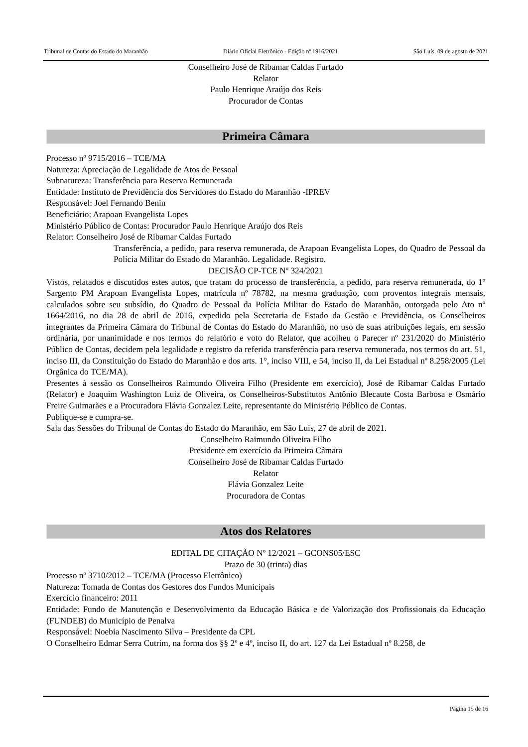Tribunal de Contas do Estado do Maranhão Diário Oficial Eletrônico - Edição nº 1916/2021 São Luís, 09 de agosto de 2021
Conselheiro José de Ribamar Caldas Furtado
Relator
Paulo Henrique Araújo dos Reis
Procurador de Contas
Primeira Câmara
Processo nº 9715/2016 – TCE/MA
Natureza: Apreciação de Legalidade de Atos de Pessoal
Subnatureza: Transferência para Reserva Remunerada
Entidade: Instituto de Previdência dos Servidores do Estado do Maranhão -IPREV
Responsável: Joel Fernando Benin
Beneficiário: Arapoan Evangelista Lopes
Ministério Público de Contas: Procurador Paulo Henrique Araújo dos Reis
Relator: Conselheiro José de Ribamar Caldas Furtado
Transferência, a pedido, para reserva remunerada, de Arapoan Evangelista Lopes, do Quadro de Pessoal da Polícia Militar do Estado do Maranhão. Legalidade. Registro.
DECISÃO CP-TCE Nº 324/2021
Vistos, relatados e discutidos estes autos, que tratam do processo de transferência, a pedido, para reserva remunerada, do 1º Sargento PM Arapoan Evangelista Lopes, matrícula nº 78782, na mesma graduação, com proventos integrais mensais, calculados sobre seu subsídio, do Quadro de Pessoal da Polícia Militar do Estado do Maranhão, outorgada pelo Ato nº 1664/2016, no dia 28 de abril de 2016, expedido pela Secretaria de Estado da Gestão e Previdência, os Conselheiros integrantes da Primeira Câmara do Tribunal de Contas do Estado do Maranhão, no uso de suas atribuições legais, em sessão ordinária, por unanimidade e nos termos do relatório e voto do Relator, que acolheu o Parecer nº 231/2020 do Ministério Público de Contas, decidem pela legalidade e registro da referida transferência para reserva remunerada, nos termos do art. 51, inciso III, da Constituição do Estado do Maranhão e dos arts. 1°, inciso VIII, e 54, inciso II, da Lei Estadual nº 8.258/2005 (Lei Orgânica do TCE/MA).
Presentes à sessão os Conselheiros Raimundo Oliveira Filho (Presidente em exercício), José de Ribamar Caldas Furtado (Relator) e Joaquim Washington Luiz de Oliveira, os Conselheiros-Substitutos Antônio Blecaute Costa Barbosa e Osmário Freire Guimarães e a Procuradora Flávia Gonzalez Leite, representante do Ministério Público de Contas.
Publique-se e cumpra-se.
Sala das Sessões do Tribunal de Contas do Estado do Maranhão, em São Luís, 27 de abril de 2021.
Conselheiro Raimundo Oliveira Filho
Presidente em exercício da Primeira Câmara
Conselheiro José de Ribamar Caldas Furtado
Relator
Flávia Gonzalez Leite
Procuradora de Contas
Atos dos Relatores
EDITAL DE CITAÇÃO Nº 12/2021 – GCONS05/ESC
Prazo de 30 (trinta) dias
Processo nº 3710/2012 – TCE/MA (Processo Eletrônico)
Natureza: Tomada de Contas dos Gestores dos Fundos Municipais
Exercício financeiro: 2011
Entidade: Fundo de Manutenção e Desenvolvimento da Educação Básica e de Valorização dos Profissionais da Educação (FUNDEB) do Município de Penalva
Responsável: Noebia Nascimento Silva – Presidente da CPL
O Conselheiro Edmar Serra Cutrim, na forma dos §§ 2º e 4º, inciso II, do art. 127 da Lei Estadual nº 8.258, de
Página 15 de 16